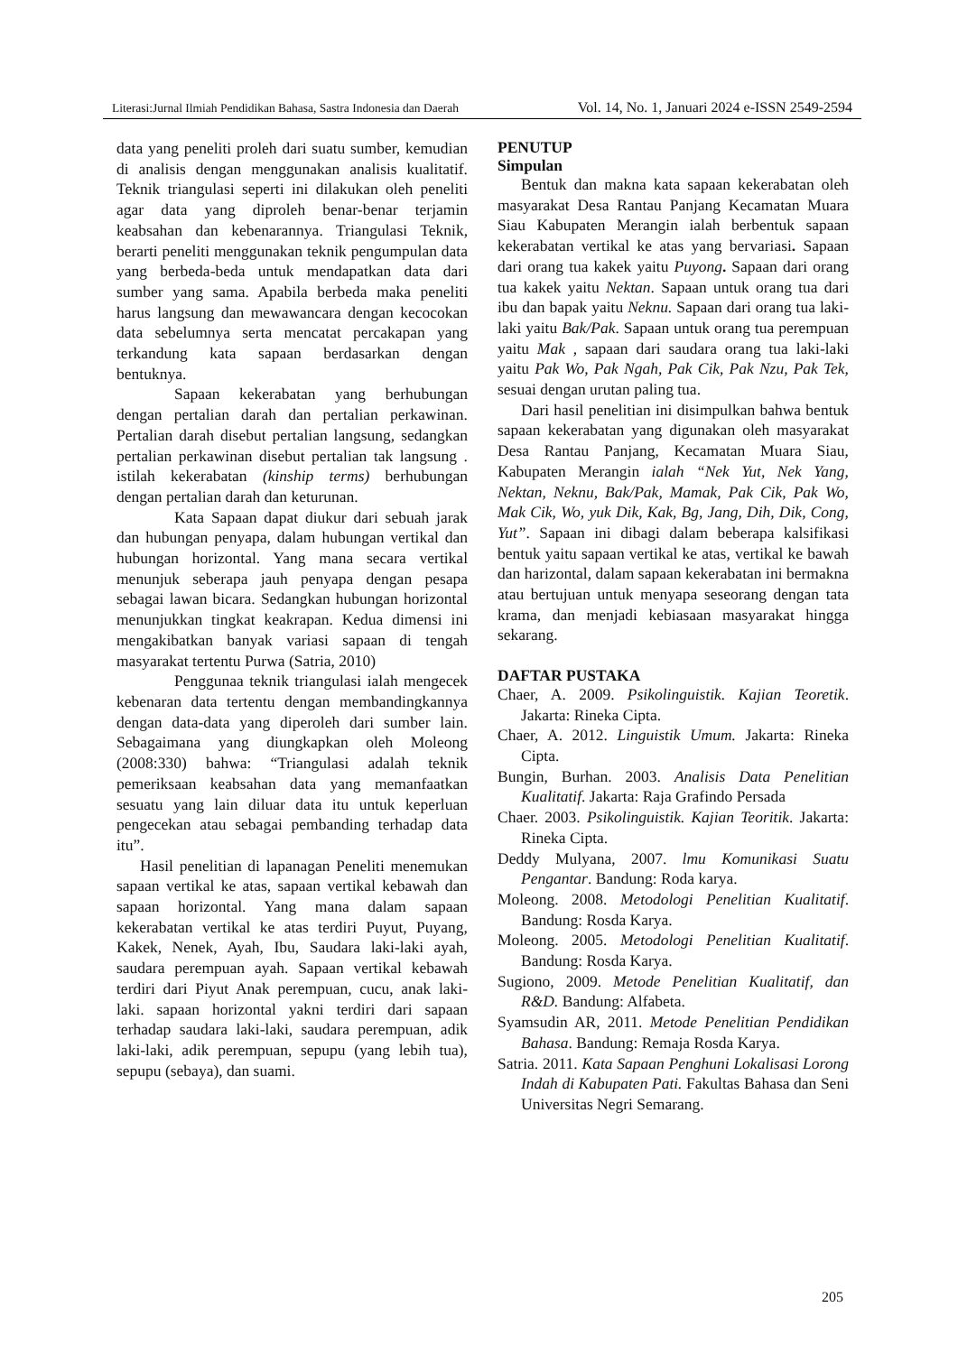Literasi:Jurnal Ilmiah Pendidikan Bahasa, Sastra Indonesia dan Daerah Vol. 14, No. 1, Januari 2024 e-ISSN 2549-2594
data yang peneliti proleh dari suatu sumber, kemudian di analisis dengan menggunakan analisis kualitatif. Teknik triangulasi seperti ini dilakukan oleh peneliti agar data yang diproleh benar-benar terjamin keabsahan dan kebenarannya. Triangulasi Teknik, berarti peneliti menggunakan teknik pengumpulan data yang berbeda-beda untuk mendapatkan data dari sumber yang sama. Apabila berbeda maka peneliti harus langsung dan mewawancara dengan kecocokan data sebelumnya serta mencatat percakapan yang terkandung kata sapaan berdasarkan dengan bentuknya.
Sapaan kekerabatan yang berhubungan dengan pertalian darah dan pertalian perkawinan. Pertalian darah disebut pertalian langsung, sedangkan pertalian perkawinan disebut pertalian tak langsung . istilah kekerabatan (kinship terms) berhubungan dengan pertalian darah dan keturunan.
Kata Sapaan dapat diukur dari sebuah jarak dan hubungan penyapa, dalam hubungan vertikal dan hubungan horizontal. Yang mana secara vertikal menunjuk seberapa jauh penyapa dengan pesapa sebagai lawan bicara. Sedangkan hubungan horizontal menunjukkan tingkat keakrapan. Kedua dimensi ini mengakibatkan banyak variasi sapaan di tengah masyarakat tertentu Purwa (Satria, 2010)
Penggunaa teknik triangulasi ialah mengecek kebenaran data tertentu dengan membandingkannya dengan data-data yang diperoleh dari sumber lain. Sebagaimana yang diungkapkan oleh Moleong (2008:330) bahwa: “Triangulasi adalah teknik pemeriksaan keabsahan data yang memanfaatkan sesuatu yang lain diluar data itu untuk keperluan pengecekan atau sebagai pembanding terhadap data itu”.
Hasil penelitian di lapanagan Peneliti menemukan sapaan vertikal ke atas, sapaan vertikal kebawah dan sapaan horizontal. Yang mana dalam sapaan kekerabatan vertikal ke atas terdiri Puyut, Puyang, Kakek, Nenek, Ayah, Ibu, Saudara laki-laki ayah, saudara perempuan ayah. Sapaan vertikal kebawah terdiri dari Piyut Anak perempuan, cucu, anak laki-laki. sapaan horizontal yakni terdiri dari sapaan terhadap saudara laki-laki, saudara perempuan, adik laki-laki, adik perempuan, sepupu (yang lebih tua), sepupu (sebaya), dan suami.
PENUTUP
Simpulan
Bentuk dan makna kata sapaan kekerabatan oleh masyarakat Desa Rantau Panjang Kecamatan Muara Siau Kabupaten Merangin ialah berbentuk sapaan kekerabatan vertikal ke atas yang bervariasi. Sapaan dari orang tua kakek yaitu Puyong. Sapaan dari orang tua kakek yaitu Nektan. Sapaan untuk orang tua dari ibu dan bapak yaitu Neknu. Sapaan dari orang tua laki-laki yaitu Bak/Pak. Sapaan untuk orang tua perempuan yaitu Mak , sapaan dari saudara orang tua laki-laki yaitu Pak Wo, Pak Ngah, Pak Cik, Pak Nzu, Pak Tek, sesuai dengan urutan paling tua.
Dari hasil penelitian ini disimpulkan bahwa bentuk sapaan kekerabatan yang digunakan oleh masyarakat Desa Rantau Panjang, Kecamatan Muara Siau, Kabupaten Merangin ialah “Nek Yut, Nek Yang, Nektan, Neknu, Bak/Pak, Mamak, Pak Cik, Pak Wo, Mak Cik, Wo, yuk Dik, Kak, Bg, Jang, Dih, Dik, Cong, Yut”. Sapaan ini dibagi dalam beberapa kalsifikasi bentuk yaitu sapaan vertikal ke atas, vertikal ke bawah dan harizontal, dalam sapaan kekerabatan ini bermakna atau bertujuan untuk menyapa seseorang dengan tata krama, dan menjadi kebiasaan masyarakat hingga sekarang.
DAFTAR PUSTAKA
Chaer, A. 2009. Psikolinguistik. Kajian Teoretik. Jakarta: Rineka Cipta.
Chaer, A. 2012. Linguistik Umum. Jakarta: Rineka Cipta.
Bungin, Burhan. 2003. Analisis Data Penelitian Kualitatif. Jakarta: Raja Grafindo Persada
Chaer. 2003. Psikolinguistik. Kajian Teoritik. Jakarta: Rineka Cipta.
Deddy Mulyana, 2007. lmu Komunikasi Suatu Pengantar. Bandung: Roda karya.
Moleong. 2008. Metodologi Penelitian Kualitatif. Bandung: Rosda Karya.
Moleong. 2005. Metodologi Penelitian Kualitatif. Bandung: Rosda Karya.
Sugiono, 2009. Metode Penelitian Kualitatif, dan R&D. Bandung: Alfabeta.
Syamsudin AR, 2011. Metode Penelitian Pendidikan Bahasa. Bandung: Remaja Rosda Karya.
Satria. 2011. Kata Sapaan Penghuni Lokalisasi Lorong Indah di Kabupaten Pati. Fakultas Bahasa dan Seni Universitas Negri Semarang.
205